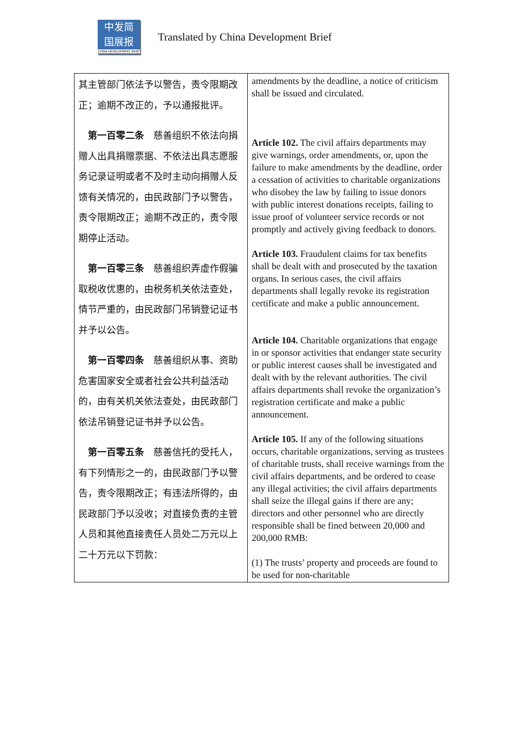中发简
国展报
CHINA DEVELOPMENT BRIEF
Translated by China Development Brief
| 其主管部门依法予以警告，责令限期改正；逾期不改正的，予以通报批评。 第一百零二条 慈善组织不依法向捐赠人出具捐赠票据、不依法出具志愿服务记录证明或者不及时主动向捐赠人反馈有关情况的，由民政部门予以警告，责令限期改正；逾期不改正的，责令限期停止活动。 第一百零三条 慈善组织弄虚作假骗取税收优惠的，由税务机关依法查处，情节严重的，由民政部门吊销登记证书并予以公告。 第一百零四条 慈善组织从事、资助危害国家安全或者社会公共利益活动的，由有关机关依法查处，由民政部门依法吊销登记证书并予以公告。 第一百零五条 慈善信托的受托人，有下列情形之一的，由民政部门予以警告，责令限期改正；有违法所得的，由民政部门予以没收；对直接负责的主管人员和其他直接责任人员处二万元以上二十万元以下罚款： | amendments by the deadline, a notice of criticism shall be issued and circulated. Article 102. The civil affairs departments may give warnings, order amendments, or, upon the failure to make amendments by the deadline, order a cessation of activities to charitable organizations who disobey the law by failing to issue donors with public interest donations receipts, failing to issue proof of volunteer service records or not promptly and actively giving feedback to donors. Article 103. Fraudulent claims for tax benefits shall be dealt with and prosecuted by the taxation organs. In serious cases, the civil affairs departments shall legally revoke its registration certificate and make a public announcement. Article 104. Charitable organizations that engage in or sponsor activities that endanger state security or public interest causes shall be investigated and dealt with by the relevant authorities. The civil affairs departments shall revoke the organization’s registration certificate and make a public announcement. Article 105. If any of the following situations occurs, charitable organizations, serving as trustees of charitable trusts, shall receive warnings from the civil affairs departments, and be ordered to cease any illegal activities; the civil affairs departments shall seize the illegal gains if there are any; directors and other personnel who are directly responsible shall be fined between 20,000 and 200,000 RMB: (1) The trusts’ property and proceeds are found to be used for non-charitable |